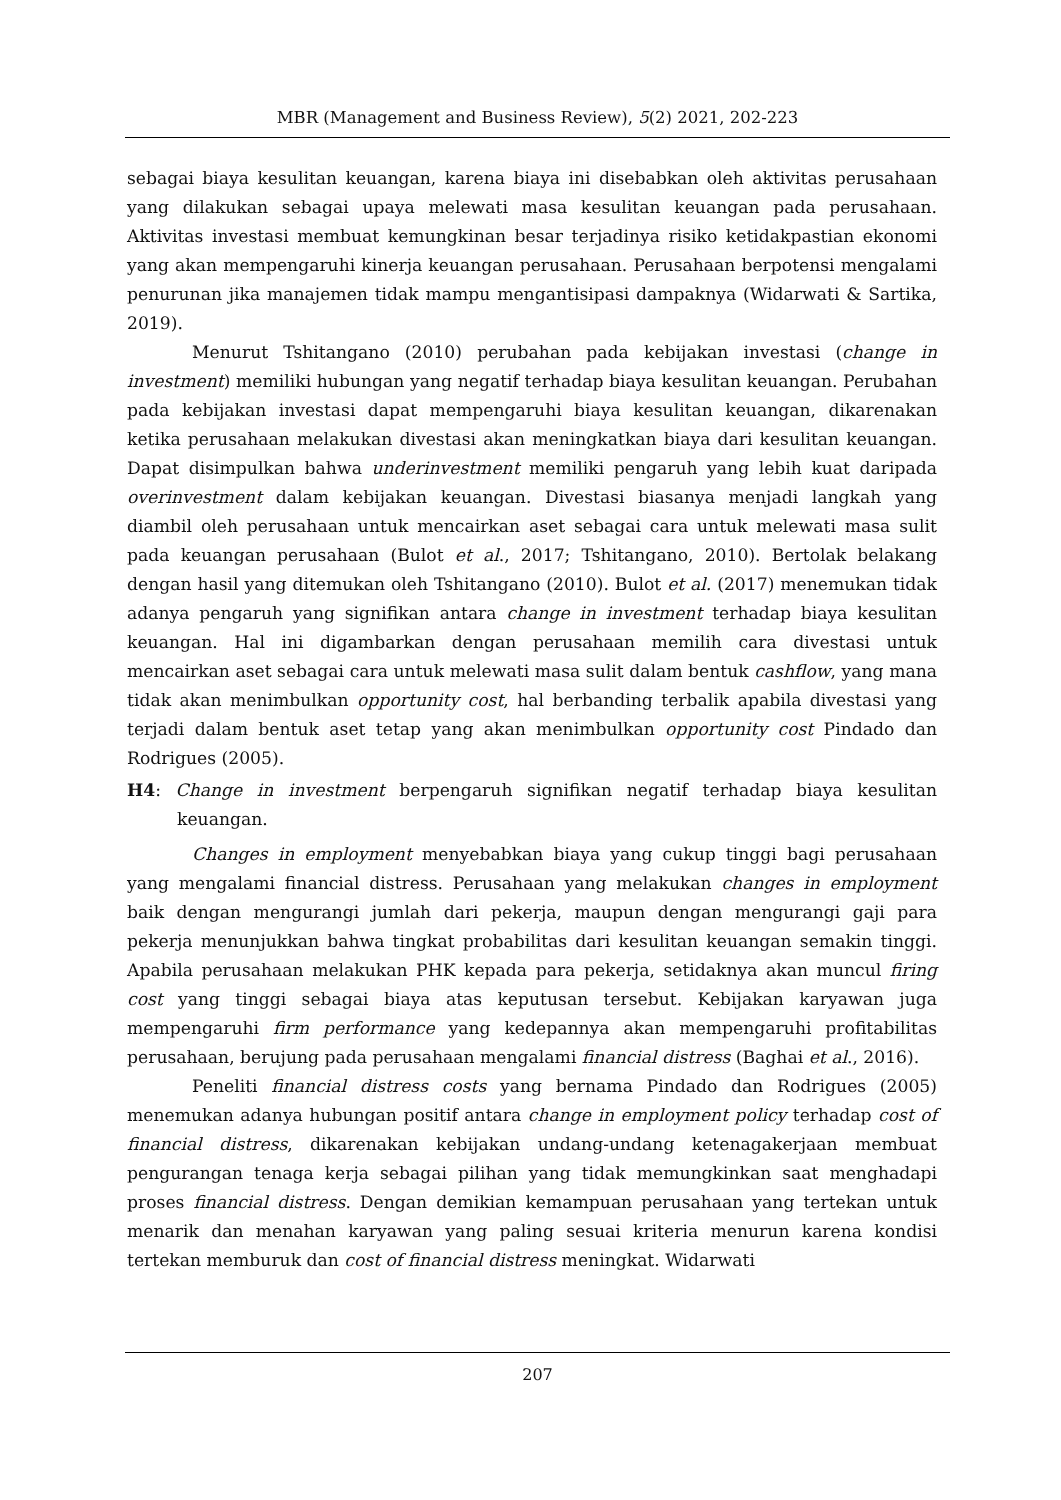MBR (Management and Business Review), 5(2) 2021, 202-223
sebagai biaya kesulitan keuangan, karena biaya ini disebabkan oleh aktivitas perusahaan yang dilakukan sebagai upaya melewati masa kesulitan keuangan pada perusahaan. Aktivitas investasi membuat kemungkinan besar terjadinya risiko ketidakpastian ekonomi yang akan mempengaruhi kinerja keuangan perusahaan. Perusahaan berpotensi mengalami penurunan jika manajemen tidak mampu mengantisipasi dampaknya (Widarwati & Sartika, 2019).
Menurut Tshitangano (2010) perubahan pada kebijakan investasi (change in investment) memiliki hubungan yang negatif terhadap biaya kesulitan keuangan. Perubahan pada kebijakan investasi dapat mempengaruhi biaya kesulitan keuangan, dikarenakan ketika perusahaan melakukan divestasi akan meningkatkan biaya dari kesulitan keuangan. Dapat disimpulkan bahwa underinvestment memiliki pengaruh yang lebih kuat daripada overinvestment dalam kebijakan keuangan. Divestasi biasanya menjadi langkah yang diambil oleh perusahaan untuk mencairkan aset sebagai cara untuk melewati masa sulit pada keuangan perusahaan (Bulot et al., 2017; Tshitangano, 2010). Bertolak belakang dengan hasil yang ditemukan oleh Tshitangano (2010). Bulot et al. (2017) menemukan tidak adanya pengaruh yang signifikan antara change in investment terhadap biaya kesulitan keuangan. Hal ini digambarkan dengan perusahaan memilih cara divestasi untuk mencairkan aset sebagai cara untuk melewati masa sulit dalam bentuk cashflow, yang mana tidak akan menimbulkan opportunity cost, hal berbanding terbalik apabila divestasi yang terjadi dalam bentuk aset tetap yang akan menimbulkan opportunity cost Pindado dan Rodrigues (2005).
H4: Change in investment berpengaruh signifikan negatif terhadap biaya kesulitan keuangan.
Changes in employment menyebabkan biaya yang cukup tinggi bagi perusahaan yang mengalami financial distress. Perusahaan yang melakukan changes in employment baik dengan mengurangi jumlah dari pekerja, maupun dengan mengurangi gaji para pekerja menunjukkan bahwa tingkat probabilitas dari kesulitan keuangan semakin tinggi. Apabila perusahaan melakukan PHK kepada para pekerja, setidaknya akan muncul firing cost yang tinggi sebagai biaya atas keputusan tersebut. Kebijakan karyawan juga mempengaruhi firm performance yang kedepannya akan mempengaruhi profitabilitas perusahaan, berujung pada perusahaan mengalami financial distress (Baghai et al., 2016).
Peneliti financial distress costs yang bernama Pindado dan Rodrigues (2005) menemukan adanya hubungan positif antara change in employment policy terhadap cost of financial distress, dikarenakan kebijakan undang-undang ketenagakerjaan membuat pengurangan tenaga kerja sebagai pilihan yang tidak memungkinkan saat menghadapi proses financial distress. Dengan demikian kemampuan perusahaan yang tertekan untuk menarik dan menahan karyawan yang paling sesuai kriteria menurun karena kondisi tertekan memburuk dan cost of financial distress meningkat. Widarwati
207